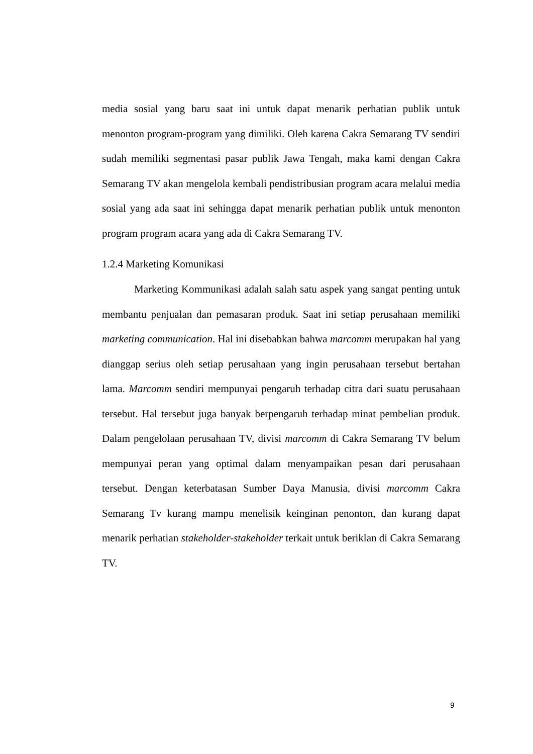media sosial yang baru saat ini untuk dapat menarik perhatian publik untuk menonton program-program yang dimiliki. Oleh karena Cakra Semarang TV sendiri sudah memiliki segmentasi pasar publik Jawa Tengah, maka kami dengan Cakra Semarang TV akan mengelola kembali pendistribusian program acara melalui media sosial yang ada saat ini sehingga dapat menarik perhatian publik untuk menonton program program acara yang ada di Cakra Semarang TV.
1.2.4 Marketing Komunikasi
Marketing Kommunikasi adalah salah satu aspek yang sangat penting untuk membantu penjualan dan pemasaran produk. Saat ini setiap perusahaan memiliki marketing communication. Hal ini disebabkan bahwa marcomm merupakan hal yang dianggap serius oleh setiap perusahaan yang ingin perusahaan tersebut bertahan lama. Marcomm sendiri mempunyai pengaruh terhadap citra dari suatu perusahaan tersebut. Hal tersebut juga banyak berpengaruh terhadap minat pembelian produk. Dalam pengelolaan perusahaan TV, divisi marcomm di Cakra Semarang TV belum mempunyai peran yang optimal dalam menyampaikan pesan dari perusahaan tersebut. Dengan keterbatasan Sumber Daya Manusia, divisi marcomm Cakra Semarang Tv kurang mampu menelisik keinginan penonton, dan kurang dapat menarik perhatian stakeholder-stakeholder terkait untuk beriklan di Cakra Semarang TV.
9